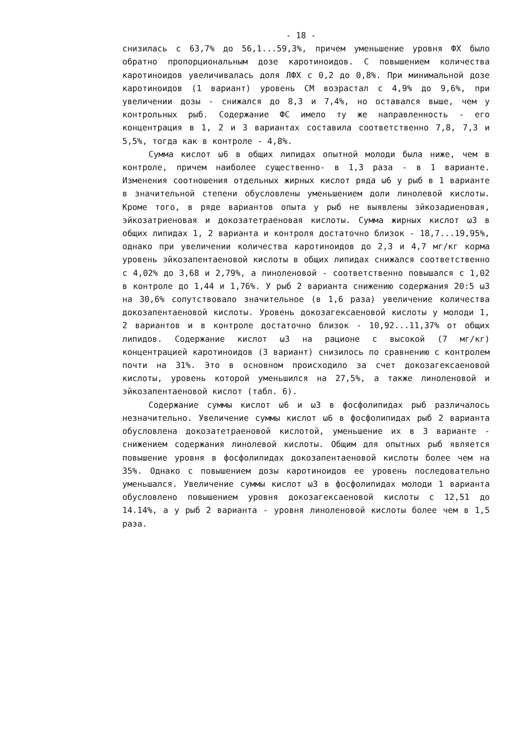- 18 -
снизилась с 63,7% до 56,1...59,3%, причем уменьшение уровня ФХ было обратно пропорциональным дозе каротиноидов. С повышением количества каротиноидов увеличивалась доля ЛФХ с 0,2 до 0,8%. При минимальной дозе каротиноидов (1 вариант) уровень СМ возрастал с 4,9% до 9,6%, при увеличении дозы - снижался до 8,3 и 7,4%, но оставался выше, чем у контрольных рыб. Содержание ФС имело ту же направленность - его концентрация в 1, 2 и 3 вариантах составила соответственно 7,8, 7,3 и 5,5%, тогда как в контроле - 4,8%.
Сумма кислот ω6 в общих липидах опытной молоди была ниже, чем в контроле, причем наиболее существенно- в 1,3 раза - в 1 варианте. Изменения соотношения отдельных жирных кислот ряда ω6 у рыб в 1 варианте в значительной степени обусловлены уменьшением доли линолевой кислоты. Кроме того, в ряде вариантов опыта у рыб не выявлены эйкозадиеновая, эйкозатриеновая и докозатетраеновая кислоты. Сумма жирных кислот ω3 в общих липидах 1, 2 варианта и контроля достаточно близок - 18,7...19,95%, однако при увеличении количества каротиноидов до 2,3 и 4,7 мг/кг корма уровень эйкозапентаеновой кислоты в общих липидах снижался соответственно с 4,02% до 3,68 и 2,79%, а линоленовой - соответственно повышался с 1,02 в контроле до 1,44 и 1,76%. У рыб 2 варианта снижению содержания 20:5 ω3 на 30,6% сопутствовало значительное (в 1,6 раза) увеличение количества докозапентаеновой кислоты. Уровень докозагексаеновой кислоты у молоди 1, 2 вариантов и в контроле достаточно близок - 10,92...11,37% от общих липидов. Содержание кислот ω3 на рационе с высокой (7 мг/кг) концентрацией каротиноидов (3 вариант) снизилось по сравнению с контролем почти на 31%. Это в основном происходило за счет докозагексаеновой кислоты, уровень которой уменьшился на 27,5%, а также линоленовой и эйкозапентаеновой кислот (табл. 6).
Содержание суммы кислот ω6 и ω3 в фосфолипидах рыб различалось незначительно. Увеличение суммы кислот ω6 в фосфолипидах рыб 2 варианта обусловлена докозатетраеновой кислотой, уменьшение их в 3 варианте - снижением содержания линолевой кислоты. Общим для опытных рыб является повышение уровня в фосфолипидах докозапентаеновой кислоты более чем на 35%. Однако с повышением дозы каротиноидов ее уровень последовательно уменьшался. Увеличение суммы кислот ω3 в фосфолипидах молоди 1 варианта обусловлено повышением уровня докозагексаеновой кислоты с 12,51 до 14.14%, а у рыб 2 варианта - уровня линоленовой кислоты более чем в 1,5 раза.